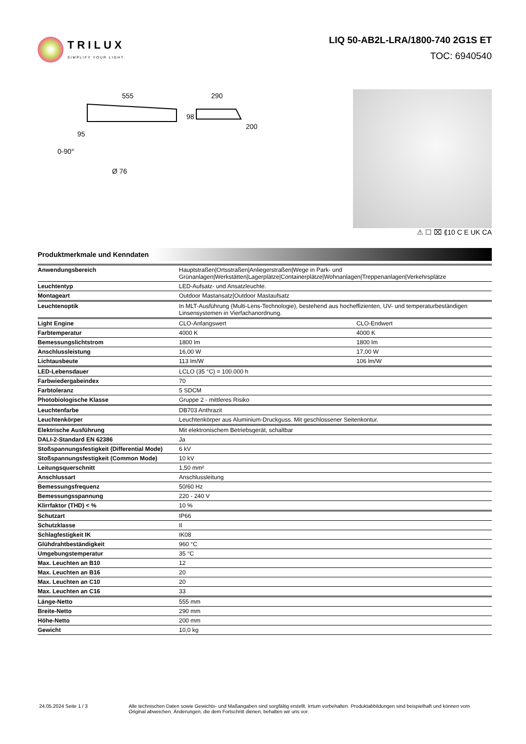TRILUX
SIMPLIFY YOUR LIGHT.
LIQ 50-AB2L-LRA/1800-740 2G1S ET
TOC: 6940540
555
290
98
200
95
0-90°
Ø 76
⚠ ☐ ⌧ ⟪10 C E UK CA
Produktmerkmale und Kenndaten
| Anwendungsbereich | Hauptstraßen/Ortsstraßen/Anliegerstraßen/Wege in Park- und Grünanlagen/Werkstätten/Lagerplätze/Containerplätze/Wohnanlagen/Treppenanlagen/Verkehrsplätze | |
| Leuchtentyp | LED-Aufsatz- und Ansatzleuchte. | |
| Montageart | Outdoor Mastansatz/Outdoor Mastaufsatz | |
| Leuchtenoptik | In MLT-Ausführung (Multi-Lens-Technologie), bestehend aus hocheffizienten, UV- und temperaturbeständigen Linsensystemen in Vierfachanordnung. | |
| Light Engine | CLO-Anfangswert | CLO-Endwert |
| Farbtemperatur | 4000 K | 4000 K |
| Bemessungslichtstrom | 1800 lm | 1800 lm |
| Anschlussleistung | 16,00 W | 17,00 W |
| Lichtausbeute | 113 lm/W | 106 lm/W |
| LED-Lebensdauer | LCLO (35 °C) = 100.000 h | |
| Farbwiedergabeindex | 70 | |
| Farbtoleranz | 5 SDCM | |
| Photobiologische Klasse | Gruppe 2 - mittleres Risiko | |
| Leuchtenfarbe | DB703 Anthrazit | |
| Leuchtenkörper | Leuchtenkörper aus Aluminium-Druckguss. Mit geschlossener Seitenkontur. | |
| Elektrische Ausführung | Mit elektronischem Betriebsgerät, schaltbar | |
| DALI-2-Standard EN 62386 | Ja | |
| Stoßspannungsfestigkeit (Differential Mode) | 6 kV | |
| Stoßspannungsfestigkeit (Common Mode) | 10 kV | |
| Leitungsquerschnitt | 1,50 mm² | |
| Anschlussart | Anschlussleitung | |
| Bemessungsfrequenz | 50/60 Hz | |
| Bemessungsspannung | 220 - 240 V | |
| Klirrfaktor (THD) < % | 10 % | |
| Schutzart | IP66 | |
| Schutzklasse | II | |
| Schlagfestigkeit IK | IK08 | |
| Glühdrahtbeständigkeit | 960 °C | |
| Umgebungstemperatur | 35 °C | |
| Max. Leuchten an B10 | 12 | |
| Max. Leuchten an B16 | 20 | |
| Max. Leuchten an C10 | 20 | |
| Max. Leuchten an C16 | 33 | |
| Länge-Netto | 555 mm | |
| Breite-Netto | 290 mm | |
| Höhe-Netto | 200 mm | |
| Gewicht | 10,0 kg | |
24.05.2024 Seite 1 / 3 Alle technischen Daten sowie Gewichts- und Maßangaben sind sorgfältig erstellt. Irrtum vorbehalten. Produktabbildungen sind beispielhaft und können vom Original abweichen. Änderungen, die dem Fortschritt dienen, behalten wir uns vor.